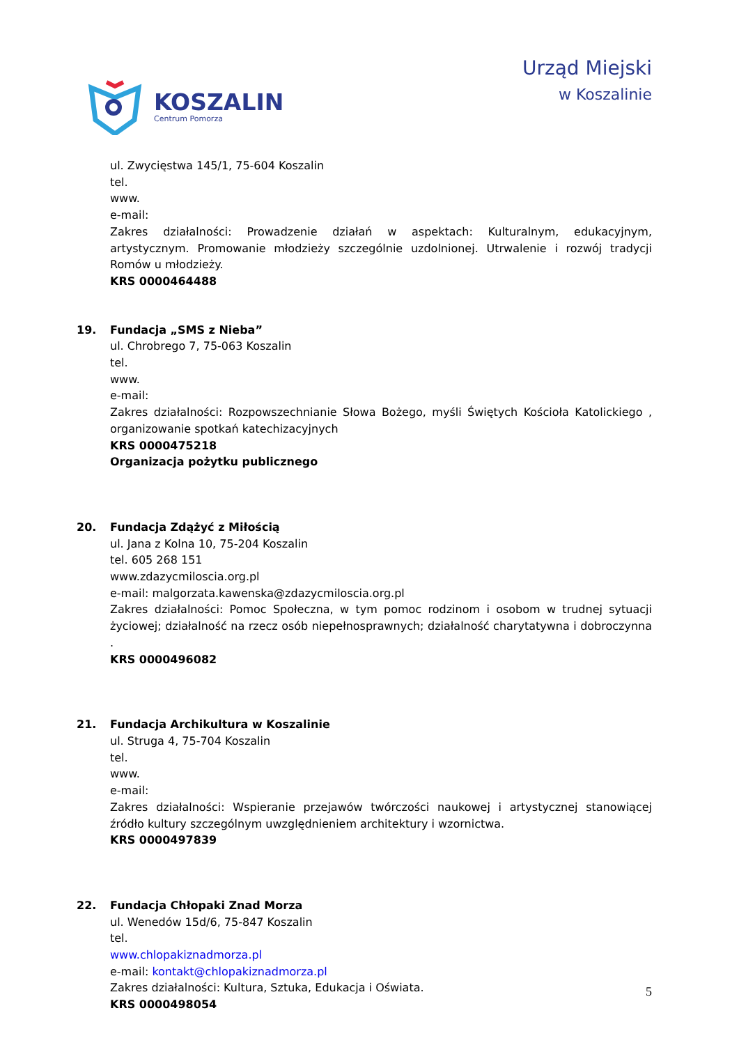KOSZALIN
Centrum Pomorza
Urząd Miejski
w Koszalinie
ul. Zwycięstwa 145/1, 75-604 Koszalin
tel.
www.
e-mail:
Zakres działalności: Prowadzenie działań w aspektach: Kulturalnym, edukacyjnym, artystycznym. Promowanie młodzieży szczególnie uzdolnionej. Utrwalenie i rozwój tradycji Romów u młodzieży.
KRS 0000464488
19. Fundacja „SMS z Nieba”
ul. Chrobrego 7, 75-063 Koszalin
tel.
www.
e-mail:
Zakres działalności: Rozpowszechnianie Słowa Bożego, myśli Świętych Kościoła Katolickiego , organizowanie spotkań katechizacyjnych
KRS 0000475218
Organizacja pożytku publicznego
20. Fundacja Zdążyć z Miłością
ul. Jana z Kolna 10, 75-204 Koszalin
tel. 605 268 151
www.zdazycmiloscia.org.pl
e-mail: malgorzata.kawenska@zdazycmiloscia.org.pl
Zakres działalności: Pomoc Społeczna, w tym pomoc rodzinom i osobom w trudnej sytuacji życiowej; działalność na rzecz osób niepełnosprawnych; działalność charytatywna i dobroczynna .
KRS 0000496082
21. Fundacja Archikultura w Koszalinie
ul. Struga 4, 75-704 Koszalin
tel.
www.
e-mail:
Zakres działalności: Wspieranie przejawów twórczości naukowej i artystycznej stanowiącej źródło kultury szczególnym uwzględnieniem architektury i wzornictwa.
KRS 0000497839
22. Fundacja Chłopaki Znad Morza
ul. Wenedów 15d/6, 75-847 Koszalin
tel.
www.chlopakiznadmorza.pl
e-mail: kontakt@chlopakiznadmorza.pl
Zakres działalności: Kultura, Sztuka, Edukacja i Oświata.
KRS 0000498054
5